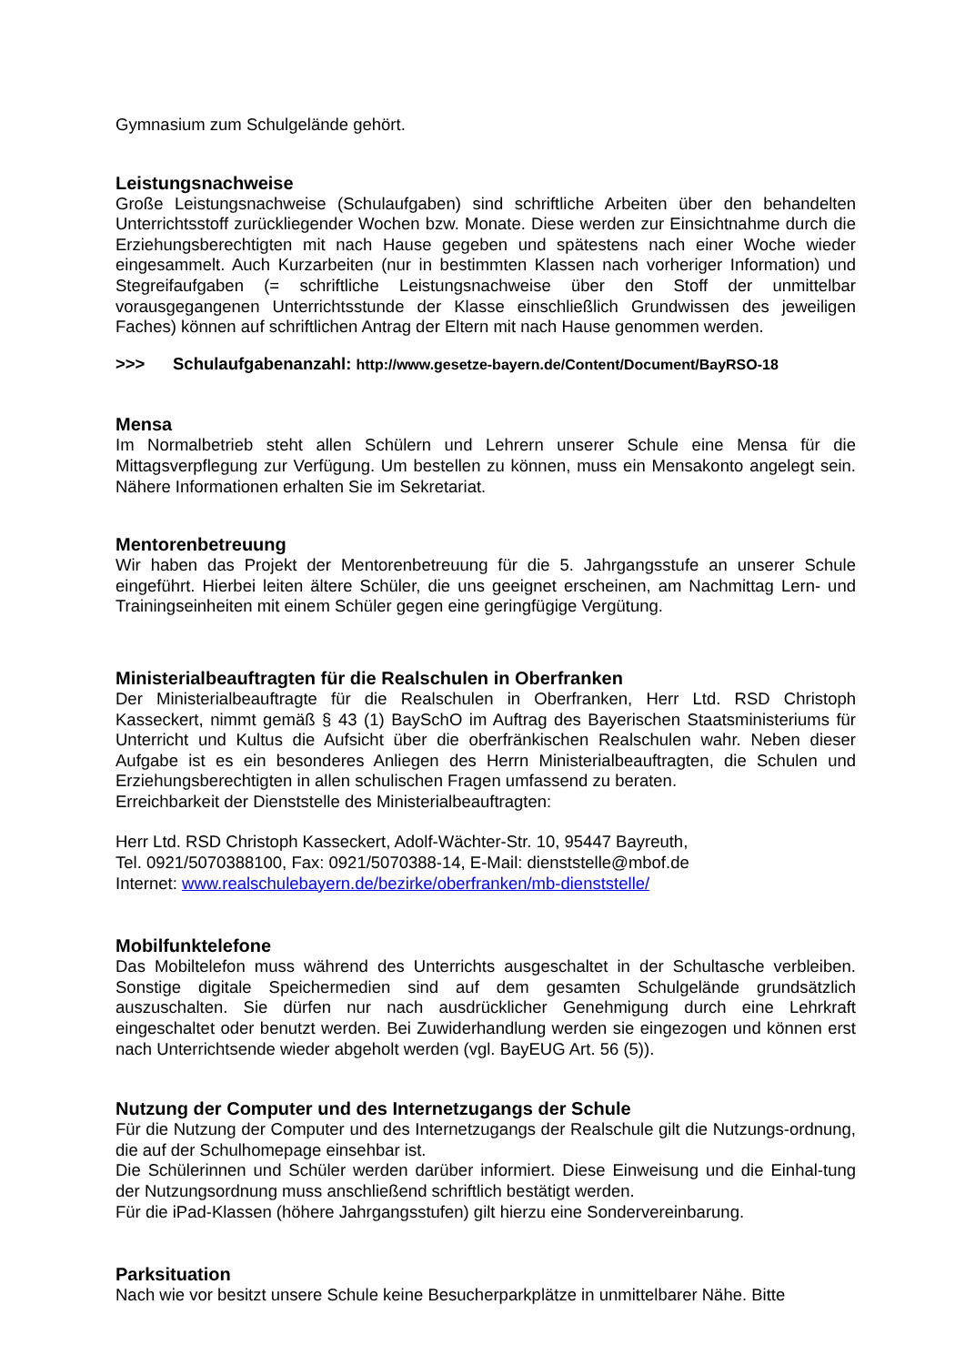Gymnasium zum Schulgelände gehört.
Leistungsnachweise
Große Leistungsnachweise (Schulaufgaben) sind schriftliche Arbeiten über den behandelten Unterrichtsstoff zurückliegender Wochen bzw. Monate. Diese werden zur Einsichtnahme durch die Erziehungsberechtigten mit nach Hause gegeben und spätestens nach einer Woche wieder eingesammelt. Auch Kurzarbeiten (nur in bestimmten Klassen nach vorheriger Information) und Stegreifaufgaben (= schriftliche Leistungsnachweise über den Stoff der unmittelbar vorausgegangenen Unterrichtsstunde der Klasse einschließlich Grundwissen des jeweiligen Faches) können auf schriftlichen Antrag der Eltern mit nach Hause genommen werden.
>>> Schulaufgabenanzahl: http://www.gesetze-bayern.de/Content/Document/BayRSO-18
Mensa
Im Normalbetrieb steht allen Schülern und Lehrern unserer Schule eine Mensa für die Mittagsverpflegung zur Verfügung. Um bestellen zu können, muss ein Mensakonto angelegt sein. Nähere Informationen erhalten Sie im Sekretariat.
Mentorenbetreuung
Wir haben das Projekt der Mentorenbetreuung für die 5. Jahrgangsstufe an unserer Schule eingeführt. Hierbei leiten ältere Schüler, die uns geeignet erscheinen, am Nachmittag Lern- und Trainingseinheiten mit einem Schüler gegen eine geringfügige Vergütung.
Ministerialbeauftragten für die Realschulen in Oberfranken
Der Ministerialbeauftragte für die Realschulen in Oberfranken, Herr Ltd. RSD Christoph Kasseckert, nimmt gemäß § 43 (1) BaySchO im Auftrag des Bayerischen Staatsministeriums für Unterricht und Kultus die Aufsicht über die oberfränkischen Realschulen wahr. Neben dieser Aufgabe ist es ein besonderes Anliegen des Herrn Ministerialbeauftragten, die Schulen und Erziehungsberechtigten in allen schulischen Fragen umfassend zu beraten.
Erreichbarkeit der Dienststelle des Ministerialbeauftragten:
Herr Ltd. RSD Christoph Kasseckert, Adolf-Wächter-Str. 10, 95447 Bayreuth,
Tel. 0921/5070388100, Fax: 0921/5070388-14, E-Mail: dienststelle@mbof.de
Internet: www.realschulebayern.de/bezirke/oberfranken/mb-dienststelle/
Mobilfunktelefone
Das Mobiltelefon muss während des Unterrichts ausgeschaltet in der Schultasche verbleiben. Sonstige digitale Speichermedien sind auf dem gesamten Schulgelände grundsätzlich auszuschalten. Sie dürfen nur nach ausdrücklicher Genehmigung durch eine Lehrkraft eingeschaltet oder benutzt werden. Bei Zuwiderhandlung werden sie eingezogen und können erst nach Unterrichtsende wieder abgeholt werden (vgl. BayEUG Art. 56 (5)).
Nutzung der Computer und des Internetzugangs der Schule
Für die Nutzung der Computer und des Internetzugangs der Realschule gilt die Nutzungs-ordnung, die auf der Schulhomepage einsehbar ist.
Die Schülerinnen und Schüler werden darüber informiert. Diese Einweisung und die Einhal-tung der Nutzungsordnung muss anschließend schriftlich bestätigt werden.
Für die iPad-Klassen (höhere Jahrgangsstufen) gilt hierzu eine Sondervereinbarung.
Parksituation
Nach wie vor besitzt unsere Schule keine Besucherparkplätze in unmittelbarer Nähe. Bitte